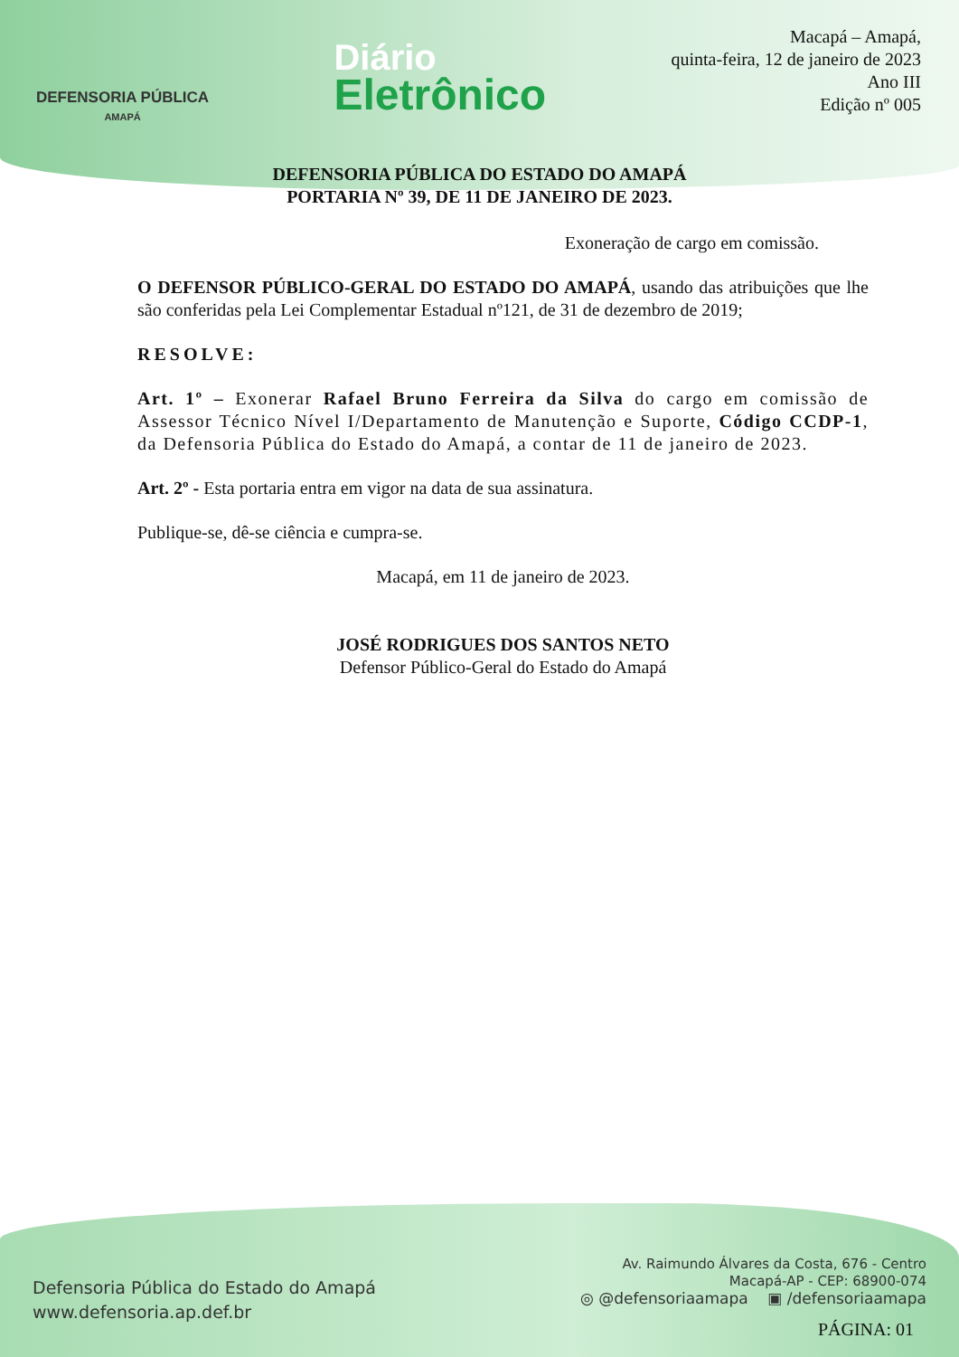DEFENSORIA PÚBLICA
AMAPÁ
Diário
Eletrônico
Macapá – Amapá,
quinta-feira, 12 de janeiro de 2023
Ano III
Edição nº 005
DEFENSORIA PÚBLICA DO ESTADO DO AMAPÁ
PORTARIA Nº 39, DE 11 DE JANEIRO DE 2023.
Exoneração de cargo em comissão.
O DEFENSOR PÚBLICO-GERAL DO ESTADO DO AMAPÁ, usando das atribuições que lhe são conferidas pela Lei Complementar Estadual nº121, de 31 de dezembro de 2019;
RESOLVE:
Art. 1º – Exonerar Rafael Bruno Ferreira da Silva do cargo em comissão de Assessor Técnico Nível I/Departamento de Manutenção e Suporte, Código CCDP-1, da Defensoria Pública do Estado do Amapá, a contar de 11 de janeiro de 2023.
Art. 2º - Esta portaria entra em vigor na data de sua assinatura.
Publique-se, dê-se ciência e cumpra-se.
Macapá, em 11 de janeiro de 2023.
JOSÉ RODRIGUES DOS SANTOS NETO
Defensor Público-Geral do Estado do Amapá
Defensoria Pública do Estado do Amapá
www.defensoria.ap.def.br
Av. Raimundo Álvares da Costa, 676 - Centro
Macapá-AP - CEP: 68900-074
◎ @defensoriaamapa ▣ /defensoriaamapa
PÁGINA: 01